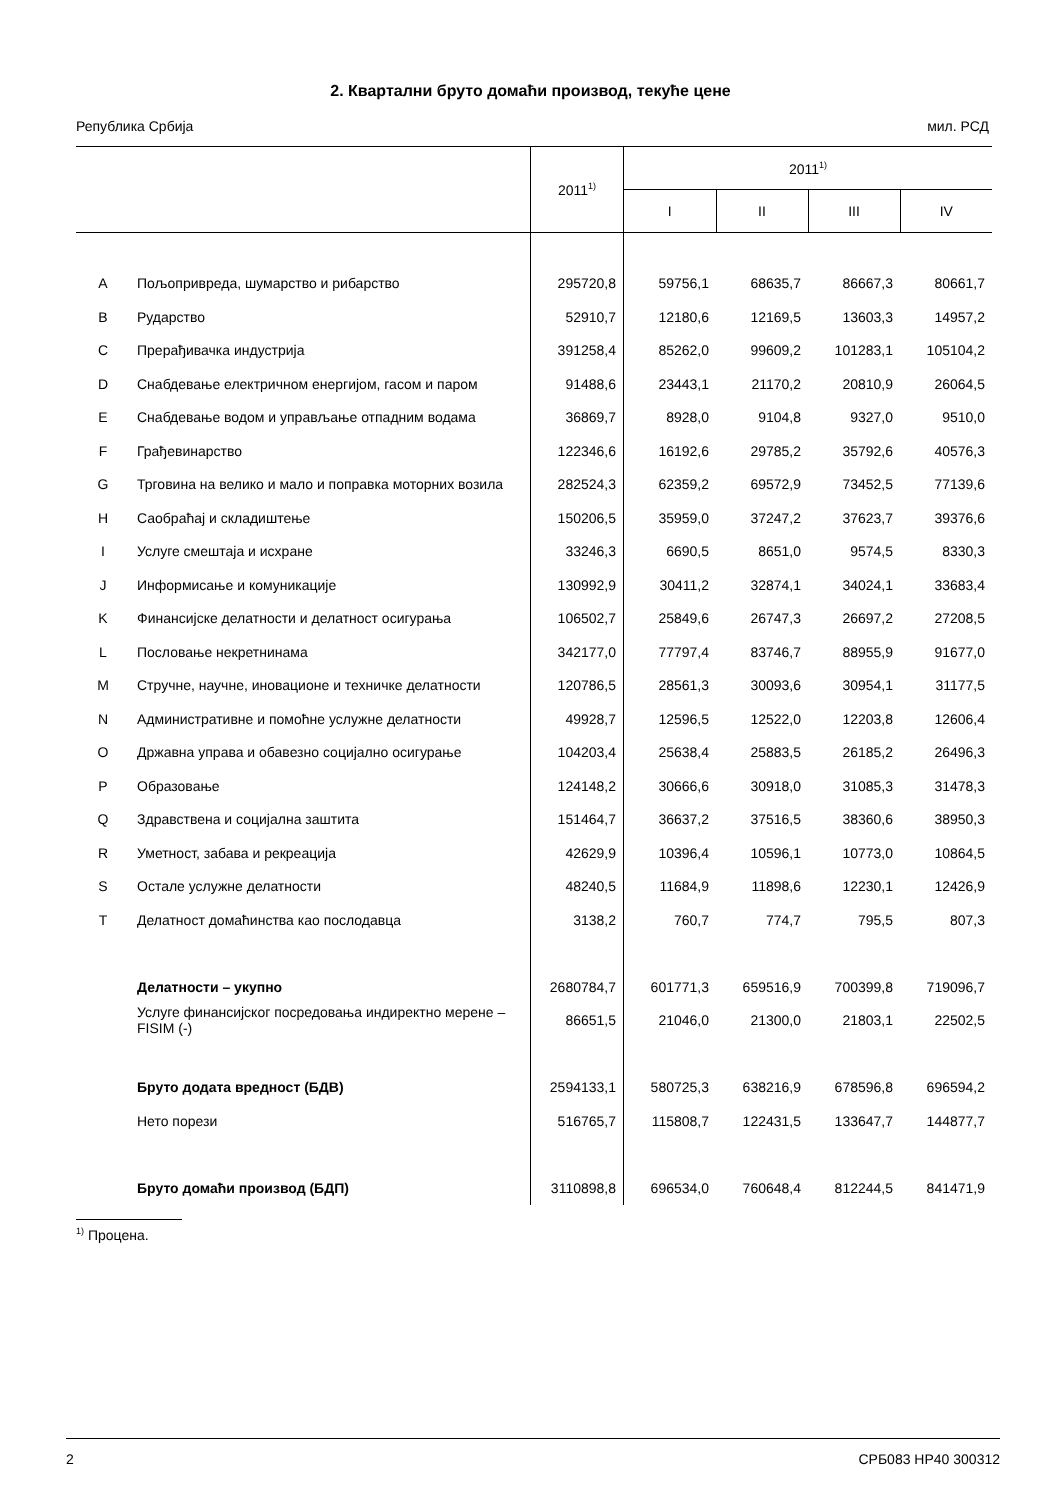2. Квартални бруто домаћи производ, текуће цене
Република Србија мил. РСД
| | | 2011<sup>1)</sup> | 2011<sup>1)</sup> | | | |
| --- | --- | --- | --- | --- | --- | --- |
| | | | I | II | III | IV |
| A | Пољопривреда, шумарство и рибарство | 295720,8 | 59756,1 | 68635,7 | 86667,3 | 80661,7 |
| B | Рударство | 52910,7 | 12180,6 | 12169,5 | 13603,3 | 14957,2 |
| C | Прерађивачка индустрија | 391258,4 | 85262,0 | 99609,2 | 101283,1 | 105104,2 |
| D | Снабдевање електричном енергијом, гасом и паром | 91488,6 | 23443,1 | 21170,2 | 20810,9 | 26064,5 |
| E | Снабдевање водом и управљање отпадним водама | 36869,7 | 8928,0 | 9104,8 | 9327,0 | 9510,0 |
| F | Грађевинарство | 122346,6 | 16192,6 | 29785,2 | 35792,6 | 40576,3 |
| G | Трговина на велико и мало и поправка моторних возила | 282524,3 | 62359,2 | 69572,9 | 73452,5 | 77139,6 |
| H | Саобраћај и складиштење | 150206,5 | 35959,0 | 37247,2 | 37623,7 | 39376,6 |
| I | Услуге смештаја и исхране | 33246,3 | 6690,5 | 8651,0 | 9574,5 | 8330,3 |
| J | Информисање и комуникације | 130992,9 | 30411,2 | 32874,1 | 34024,1 | 33683,4 |
| K | Финансијске делатности и делатност осигурања | 106502,7 | 25849,6 | 26747,3 | 26697,2 | 27208,5 |
| L | Пословање некретнинама | 342177,0 | 77797,4 | 83746,7 | 88955,9 | 91677,0 |
| M | Стручне, научне, иновационе и техничке делатности | 120786,5 | 28561,3 | 30093,6 | 30954,1 | 31177,5 |
| N | Административне и помоћне услужне делатности | 49928,7 | 12596,5 | 12522,0 | 12203,8 | 12606,4 |
| O | Државна управа и обавезно социјално осигурање | 104203,4 | 25638,4 | 25883,5 | 26185,2 | 26496,3 |
| P | Образовање | 124148,2 | 30666,6 | 30918,0 | 31085,3 | 31478,3 |
| Q | Здравствена и социјална заштита | 151464,7 | 36637,2 | 37516,5 | 38360,6 | 38950,3 |
| R | Уметност, забава и рекреација | 42629,9 | 10396,4 | 10596,1 | 10773,0 | 10864,5 |
| S | Остале услужне делатности | 48240,5 | 11684,9 | 11898,6 | 12230,1 | 12426,9 |
| T | Делатност домаћинства као послодавца | 3138,2 | 760,7 | 774,7 | 795,5 | 807,3 |
| | Делатности – укупно | 2680784,7 | 601771,3 | 659516,9 | 700399,8 | 719096,7 |
| | Услуге финансијског посредовања индиректно мерене – FISIM (-) | 86651,5 | 21046,0 | 21300,0 | 21803,1 | 22502,5 |
| | Бруто додата вредност (БДВ) | 2594133,1 | 580725,3 | 638216,9 | 678596,8 | 696594,2 |
| | Нето порези | 516765,7 | 115808,7 | 122431,5 | 133647,7 | 144877,7 |
| | Бруто домаћи производ (БДП) | 3110898,8 | 696534,0 | 760648,4 | 812244,5 | 841471,9 |
<sup>1)</sup> Процена.
2 СРБ083 НР40 300312